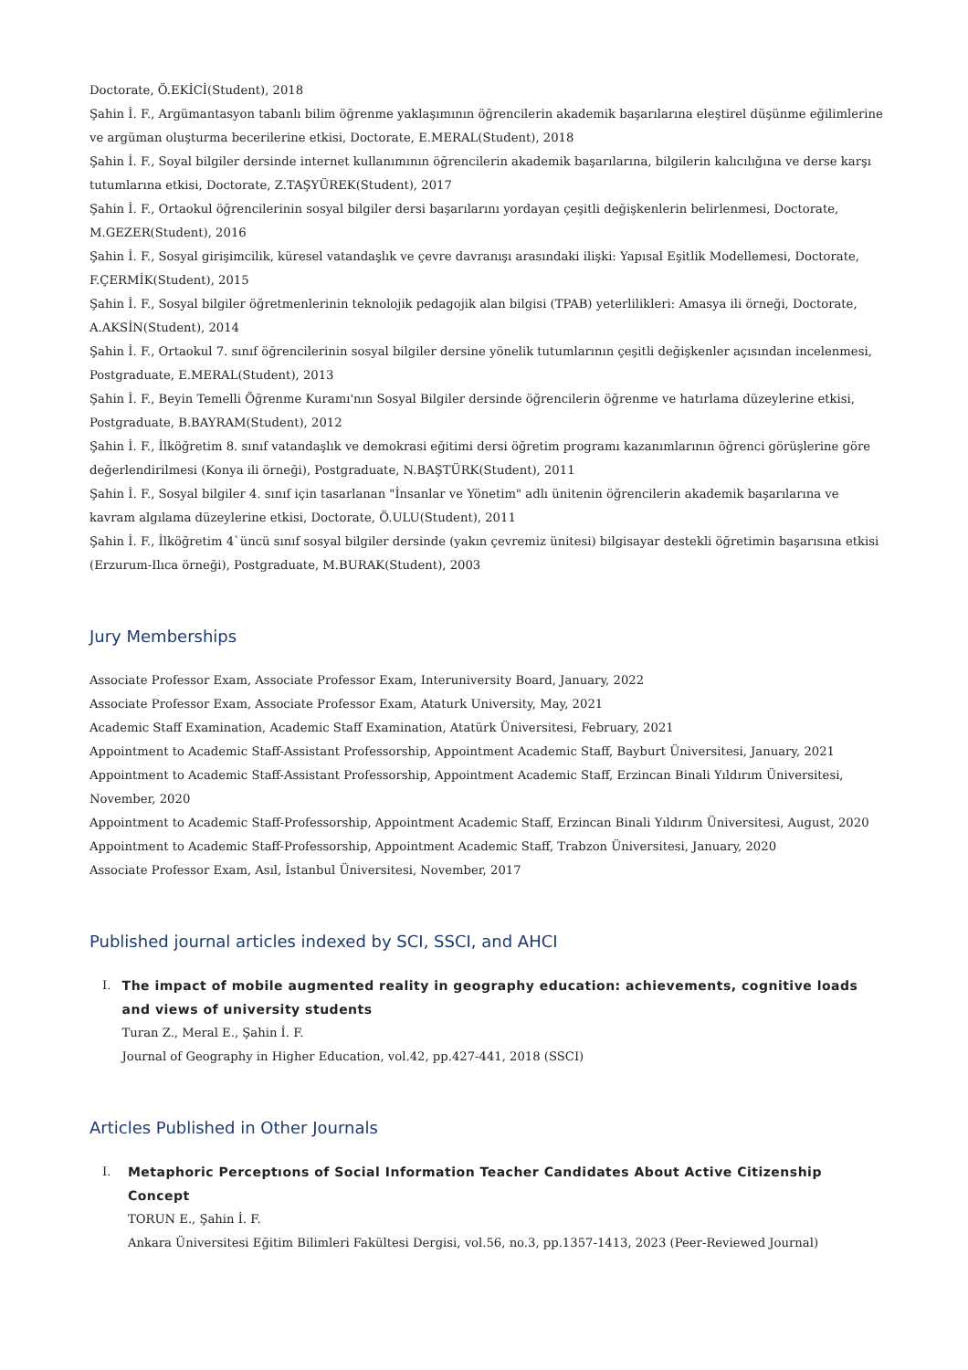Doctorate, Ö.EKİCİ(Student), 2018
Şahin İ. F., Argümantasyon tabanlı bilim öğrenme yaklaşımının öğrencilerin akademik başarılarına eleştirel düşünme eğilimlerine ve argüman oluşturma becerilerine etkisi, Doctorate, E.MERAL(Student), 2018
Şahin İ. F., Soyal bilgiler dersinde internet kullanımının öğrencilerin akademik başarılarına, bilgilerin kalıcılığına ve derse karşı tutumlarına etkisi, Doctorate, Z.TAŞYÜREK(Student), 2017
Şahin İ. F., Ortaokul öğrencilerinin sosyal bilgiler dersi başarılarını yordayan çeşitli değişkenlerin belirlenmesi, Doctorate, M.GEZER(Student), 2016
Şahin İ. F., Sosyal girişimcilik, küresel vatandaşlık ve çevre davranışı arasındaki ilişki: Yapısal Eşitlik Modellemesi, Doctorate, F.ÇERMİK(Student), 2015
Şahin İ. F., Sosyal bilgiler öğretmenlerinin teknolojik pedagojik alan bilgisi (TPAB) yeterlilikleri: Amasya ili örneği, Doctorate, A.AKSİN(Student), 2014
Şahin İ. F., Ortaokul 7. sınıf öğrencilerinin sosyal bilgiler dersine yönelik tutumlarının çeşitli değişkenler açısından incelenmesi, Postgraduate, E.MERAL(Student), 2013
Şahin İ. F., Beyin Temelli Öğrenme Kuramı'nın Sosyal Bilgiler dersinde öğrencilerin öğrenme ve hatırlama düzeylerine etkisi, Postgraduate, B.BAYRAM(Student), 2012
Şahin İ. F., İlköğretim 8. sınıf vatandaşlık ve demokrasi eğitimi dersi öğretim programı kazanımlarının öğrenci görüşlerine göre değerlendirilmesi (Konya ili örneği), Postgraduate, N.BAŞTÜRK(Student), 2011
Şahin İ. F., Sosyal bilgiler 4. sınıf için tasarlanan "İnsanlar ve Yönetim" adlı ünitenin öğrencilerin akademik başarılarına ve kavram algılama düzeylerine etkisi, Doctorate, Ö.ULU(Student), 2011
Şahin İ. F., İlköğretim 4`üncü sınıf sosyal bilgiler dersinde (yakın çevremiz ünitesi) bilgisayar destekli öğretimin başarısına etkisi (Erzurum-Ilıca örneği), Postgraduate, M.BURAK(Student), 2003
Jury Memberships
Associate Professor Exam, Associate Professor Exam, Interuniversity Board, January, 2022
Associate Professor Exam, Associate Professor Exam, Ataturk University, May, 2021
Academic Staff Examination, Academic Staff Examination, Atatürk Üniversitesi, February, 2021
Appointment to Academic Staff-Assistant Professorship, Appointment Academic Staff, Bayburt Üniversitesi, January, 2021
Appointment to Academic Staff-Assistant Professorship, Appointment Academic Staff, Erzincan Binali Yıldırım Üniversitesi, November, 2020
Appointment to Academic Staff-Professorship, Appointment Academic Staff, Erzincan Binali Yıldırım Üniversitesi, August, 2020
Appointment to Academic Staff-Professorship, Appointment Academic Staff, Trabzon Üniversitesi, January, 2020
Associate Professor Exam, Asıl, İstanbul Üniversitesi, November, 2017
Published journal articles indexed by SCI, SSCI, and AHCI
I. The impact of mobile augmented reality in geography education: achievements, cognitive loads and views of university students
Turan Z., Meral E., Şahin İ. F.
Journal of Geography in Higher Education, vol.42, pp.427-441, 2018 (SSCI)
Articles Published in Other Journals
I. Metaphoric Perceptıons of Social Information Teacher Candidates About Active Citizenship Concept
TORUN E., Şahin İ. F.
Ankara Üniversitesi Eğitim Bilimleri Fakültesi Dergisi, vol.56, no.3, pp.1357-1413, 2023 (Peer-Reviewed Journal)